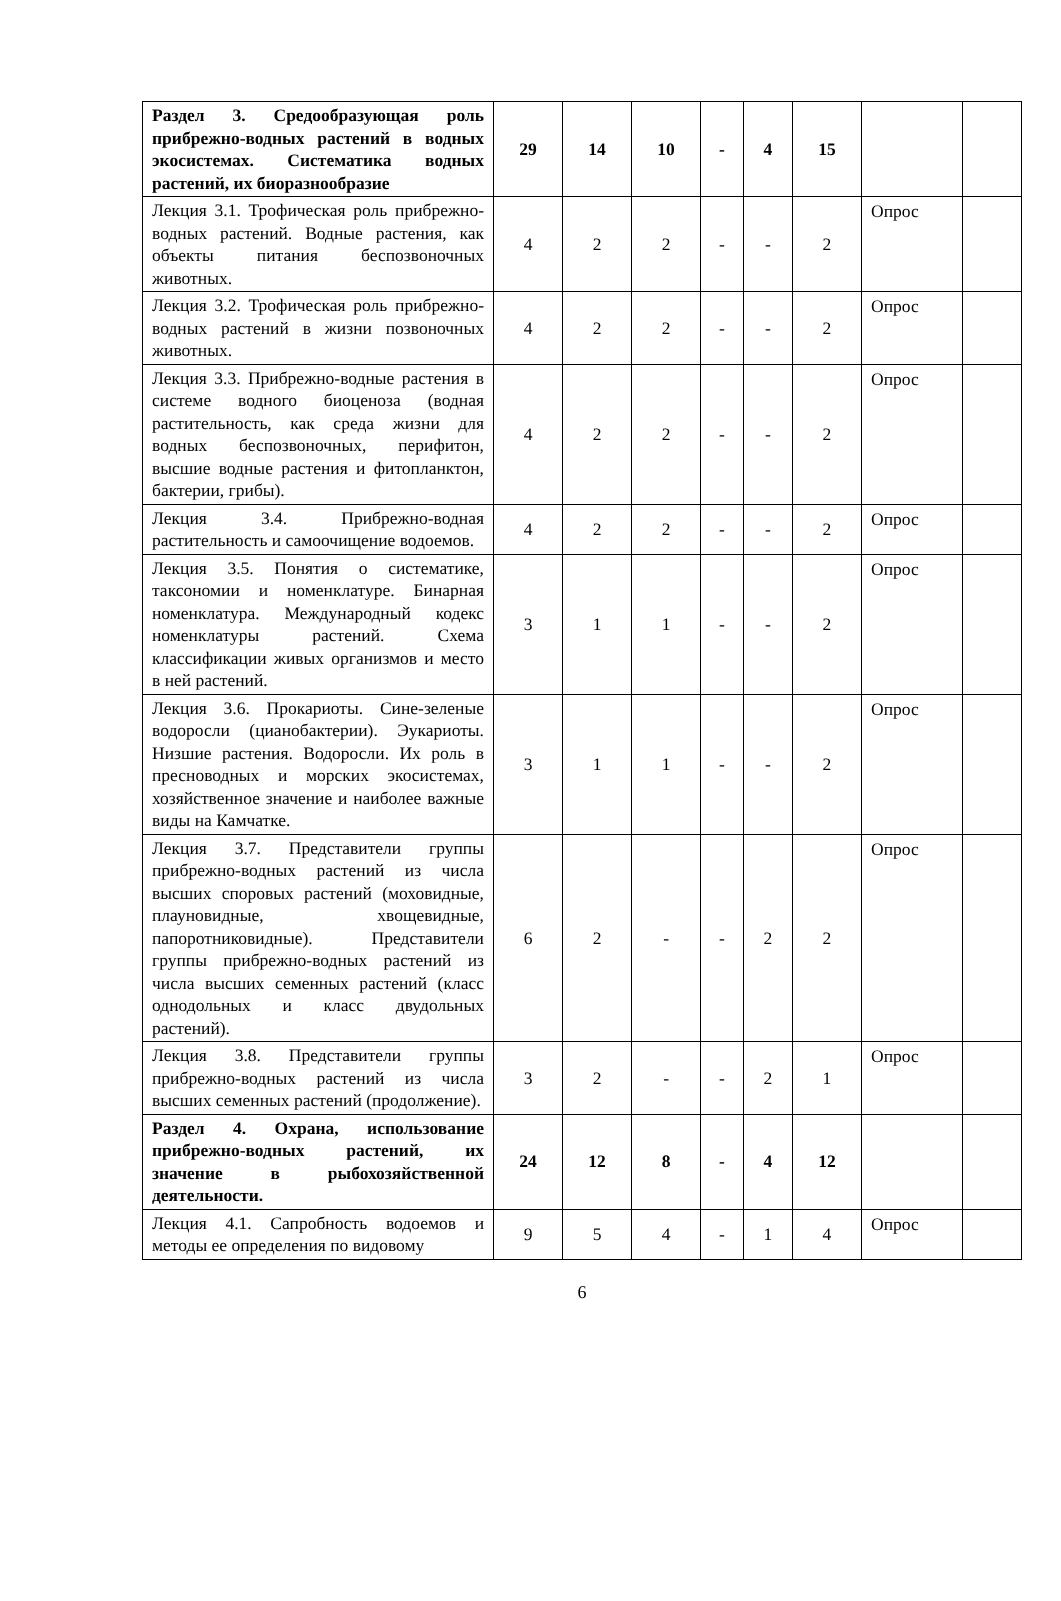| Раздел 3. Средообразующая роль прибрежно-водных растений в водных экосистемах. Систематика водных растений, их биоразнообразие | 29 | 14 | 10 | - | 4 | 15 | | |
| Лекция 3.1. Трофическая роль прибрежно-водных растений. Водные растения, как объекты питания беспозвоночных животных. | 4 | 2 | 2 | - | - | 2 | Опрос | |
| Лекция 3.2. Трофическая роль прибрежно-водных растений в жизни позвоночных животных. | 4 | 2 | 2 | - | - | 2 | Опрос | |
| Лекция 3.3. Прибрежно-водные растения в системе водного биоценоза (водная растительность, как среда жизни для водных беспозвоночных, перифитон, высшие водные растения и фитопланктон, бактерии, грибы). | 4 | 2 | 2 | - | - | 2 | Опрос | |
| Лекция 3.4. Прибрежно-водная растительность и самоочищение водоемов. | 4 | 2 | 2 | - | - | 2 | Опрос | |
| Лекция 3.5. Понятия о систематике, таксономии и номенклатуре. Бинарная номенклатура. Международный кодекс номенклатуры растений. Схема классификации живых организмов и место в ней растений. | 3 | 1 | 1 | - | - | 2 | Опрос | |
| Лекция 3.6. Прокариоты. Сине-зеленые водоросли (цианобактерии). Эукариоты. Низшие растения. Водоросли. Их роль в пресноводных и морских экосистемах, хозяйственное значение и наиболее важные виды на Камчатке. | 3 | 1 | 1 | - | - | 2 | Опрос | |
| Лекция 3.7. Представители группы прибрежно-водных растений из числа высших споровых растений (моховидные, плауновидные, хвощевидные, папоротниковидные). Представители группы прибрежно-водных растений из числа высших семенных растений (класс однодольных и класс двудольных растений). | 6 | 2 | - | - | 2 | 2 | Опрос | |
| Лекция 3.8. Представители группы прибрежно-водных растений из числа высших семенных растений (продолжение). | 3 | 2 | - | - | 2 | 1 | Опрос | |
| Раздел 4. Охрана, использование прибрежно-водных растений, их значение в рыбохозяйственной деятельности. | 24 | 12 | 8 | - | 4 | 12 | | |
| Лекция 4.1. Сапробность водоемов и методы ее определения по видовому | 9 | 5 | 4 | - | 1 | 4 | Опрос | |
6